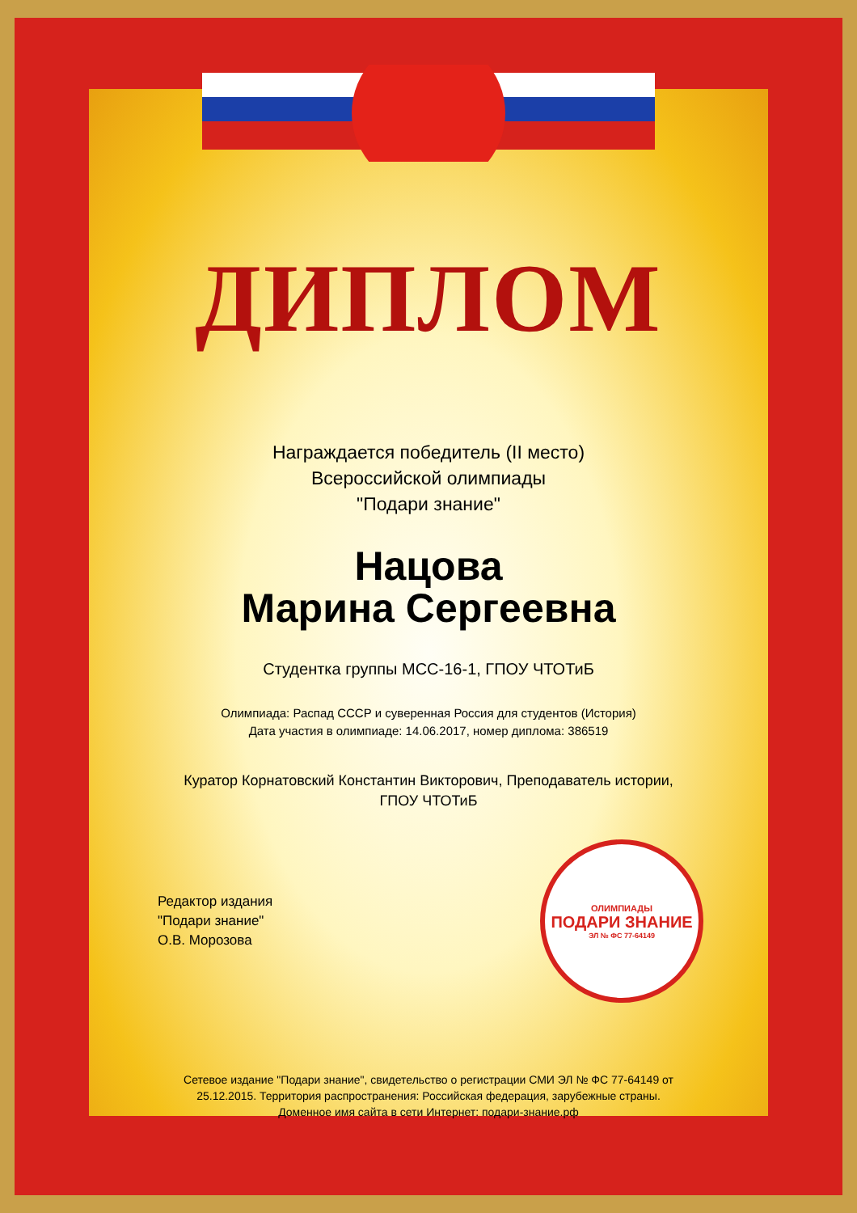ДИПЛОМ
Награждается победитель (II место)
Всероссийской олимпиады
"Подари знание"
Нацова
Марина Сергеевна
Студентка группы МСС-16-1, ГПОУ ЧТОТиБ
Олимпиада: Распад СССР и суверенная Россия для студентов (История)
Дата участия в олимпиаде: 14.06.2017, номер диплома: 386519
Куратор Корнатовский Константин Викторович, Преподаватель истории,
ГПОУ ЧТОТиБ
Редактор издания
"Подари знание"
О.В. Морозова
ОЛИМПИАДЫ
ПОДАРИ ЗНАНИЕ
ЭЛ № ФС 77-64149
Сетевое издание "Подари знание", свидетельство о регистрации СМИ ЭЛ № ФС 77-64149 от
25.12.2015. Территория распространения: Российская федерация, зарубежные страны.
Доменное имя сайта в сети Интернет: подари-знание.рф